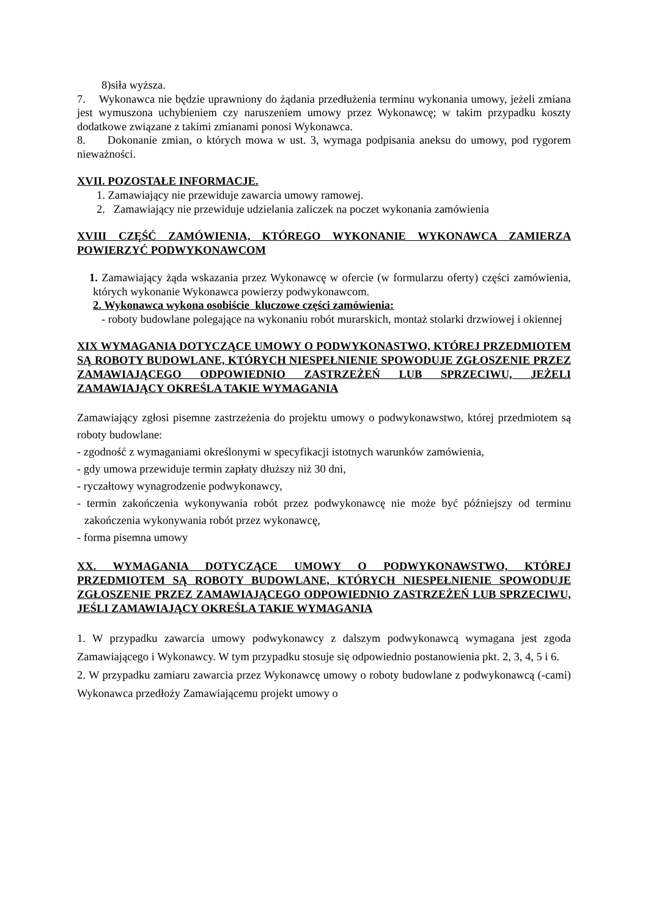8)siła wyższa.
7. Wykonawca nie będzie uprawniony do żądania przedłużenia terminu wykonania umowy, jeżeli zmiana jest wymuszona uchybieniem czy naruszeniem umowy przez Wykonawcę; w takim przypadku koszty dodatkowe związane z takimi zmianami ponosi Wykonawca.
8. Dokonanie zmian, o których mowa w ust. 3, wymaga podpisania aneksu do umowy, pod rygorem nieważności.
XVII. POZOSTAŁE INFORMACJE.
1. Zamawiający nie przewiduje zawarcia umowy ramowej.
2. Zamawiający nie przewiduje udzielania zaliczek na poczet wykonania zamówienia
XVIII CZĘŚĆ ZAMÓWIENIA, KTÓREGO WYKONANIE WYKONAWCA ZAMIERZA POWIERZYĆ PODWYKONAWCOM
1. Zamawiający żąda wskazania przez Wykonawcę w ofercie (w formularzu oferty) części zamówienia, których wykonanie Wykonawca powierzy podwykonawcom.
2. Wykonawca wykona osobiście kluczowe części zamówienia:
- roboty budowlane polegające na wykonaniu robót murarskich, montaż stolarki drzwiowej i okiennej
XIX WYMAGANIA DOTYCZĄCE UMOWY O PODWYKONASTWO, KTÓREJ PRZEDMIOTEM SĄ ROBOTY BUDOWLANE, KTÓRYCH NIESPEŁNIENIE SPOWODUJE ZGŁOSZENIE PRZEZ ZAMAWIAJĄCEGO ODPOWIEDNIO ZASTRZEŻEŃ LUB SPRZECIWU, JEŻELI ZAMAWIAJĄCY OKREŚLA TAKIE WYMAGANIA
Zamawiający zgłosi pisemne zastrzeżenia do projektu umowy o podwykonawstwo, której przedmiotem są roboty budowlane:
- zgodność z wymaganiami określonymi w specyfikacji istotnych warunków zamówienia,
- gdy umowa przewiduje termin zapłaty dłuższy niż 30 dni,
- ryczałtowy wynagrodzenie podwykonawcy,
- termin zakończenia wykonywania robót przez podwykonawcę nie może być późniejszy od terminu zakończenia wykonywania robót przez wykonawcę,
- forma pisemna umowy
XX. WYMAGANIA DOTYCZĄCE UMOWY O PODWYKONAWSTWO, KTÓREJ PRZEDMIOTEM SĄ ROBOTY BUDOWLANE, KTÓRYCH NIESPEŁNIENIE SPOWODUJE ZGŁOSZENIE PRZEZ ZAMAWIAJĄCEGO ODPOWIEDNIO ZASTRZEŻEŃ LUB SPRZECIWU, JEŚLI ZAMAWIAJĄCY OKREŚLA TAKIE WYMAGANIA
1. W przypadku zawarcia umowy podwykonawcy z dalszym podwykonawcą wymagana jest zgoda Zamawiającego i Wykonawcy. W tym przypadku stosuje się odpowiednio postanowienia pkt. 2, 3, 4, 5 i 6.
2. W przypadku zamiaru zawarcia przez Wykonawcę umowy o roboty budowlane z podwykonawcą (-cami) Wykonawca przedłoży Zamawiającemu projekt umowy o